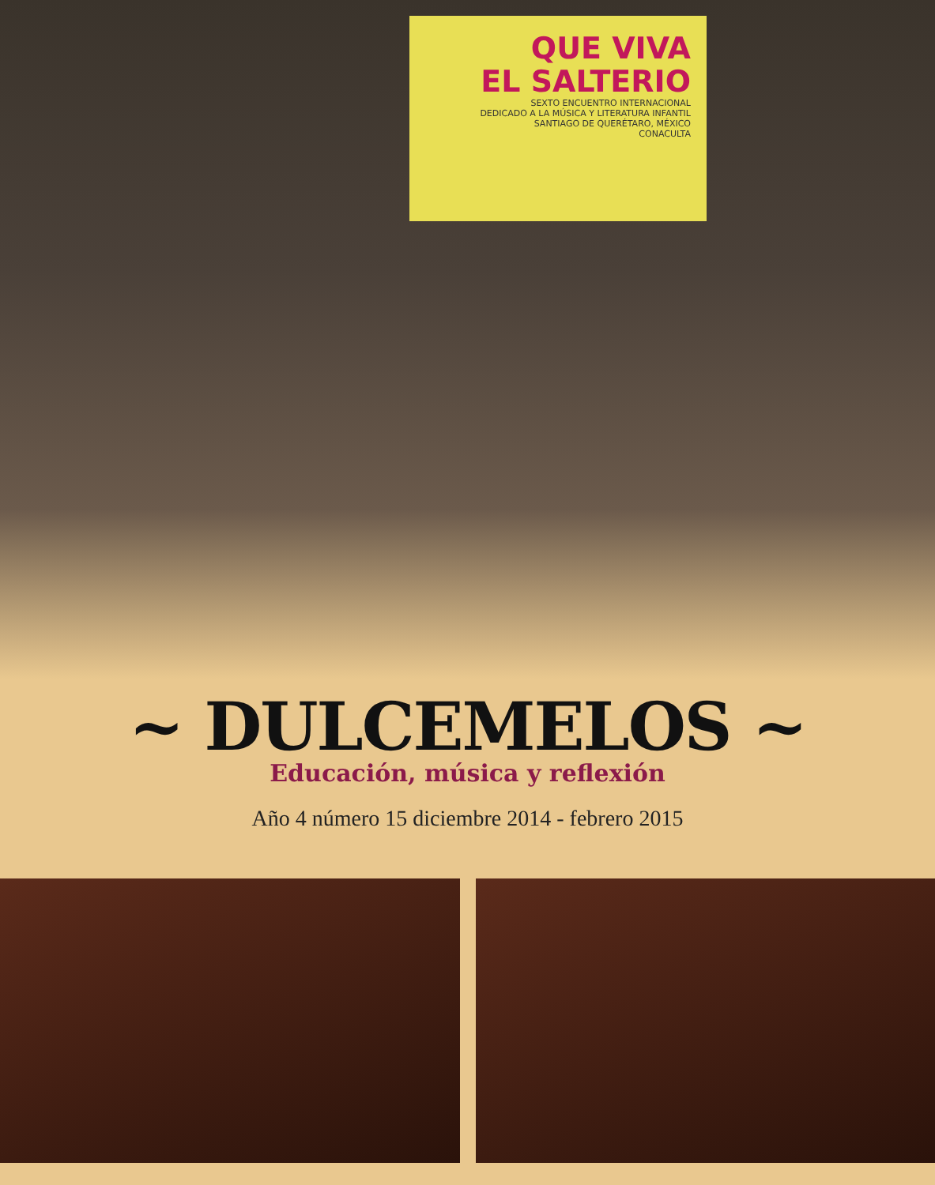QUE VIVA
EL SALTERIO
SEXTO ENCUENTRO INTERNACIONAL
DEDICADO A LA MÚSICA Y LITERATURA INFANTIL
SANTIAGO DE QUERÉTARO, MÉXICO
CONACULTA
~ DULCEMELOS ~
Educación, música y reflexión
Año 4 número 15 diciembre 2014 - febrero 2015